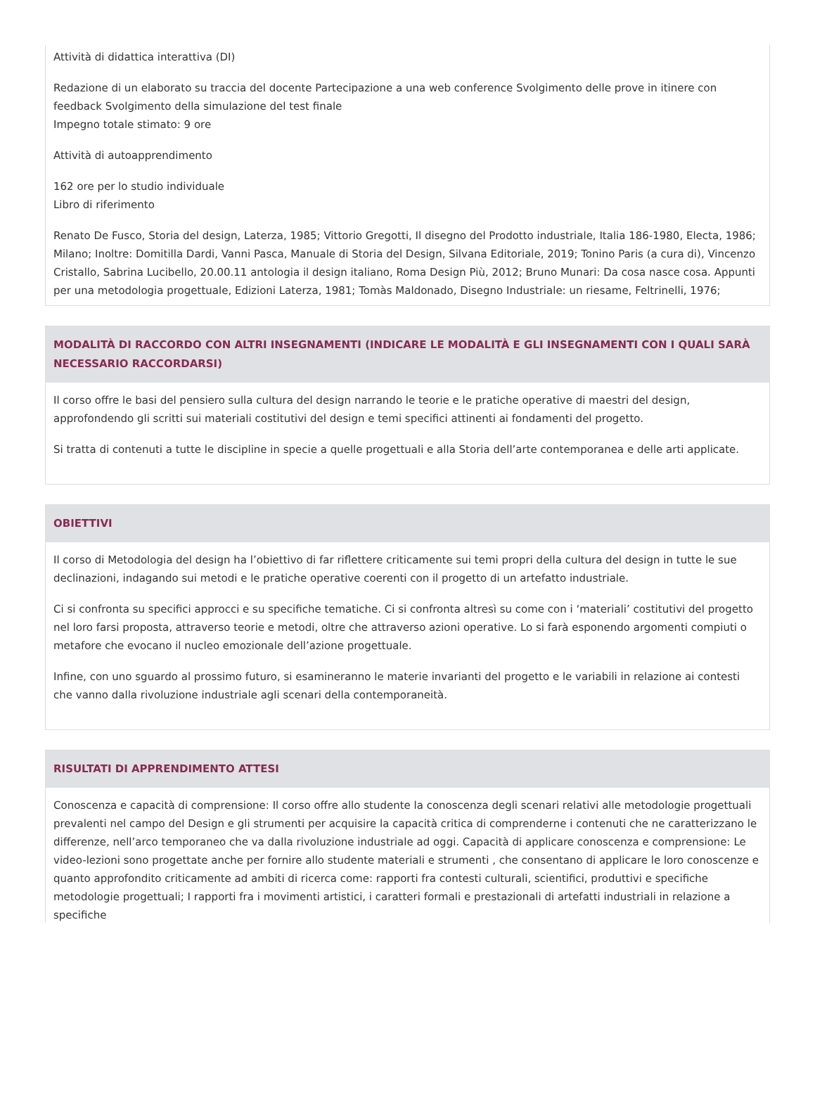Attività di didattica interattiva (DI)
Redazione di un elaborato su traccia del docente Partecipazione a una web conference Svolgimento delle prove in itinere con feedback Svolgimento della simulazione del test finale
Impegno totale stimato: 9 ore
Attività di autoapprendimento
162 ore per lo studio individuale
Libro di riferimento
Renato De Fusco, Storia del design, Laterza, 1985; Vittorio Gregotti, Il disegno del Prodotto industriale, Italia 186-1980, Electa, 1986; Milano; Inoltre: Domitilla Dardi, Vanni Pasca, Manuale di Storia del Design, Silvana Editoriale, 2019; Tonino Paris (a cura di), Vincenzo Cristallo, Sabrina Lucibello, 20.00.11 antologia il design italiano, Roma Design Più, 2012; Bruno Munari: Da cosa nasce cosa. Appunti per una metodologia progettuale, Edizioni Laterza, 1981; Tomàs Maldonado, Disegno Industriale: un riesame, Feltrinelli, 1976;
MODALITÀ DI RACCORDO CON ALTRI INSEGNAMENTI (INDICARE LE MODALITÀ E GLI INSEGNAMENTI CON I QUALI SARÀ NECESSARIO RACCORDARSI)
Il corso offre le basi del pensiero sulla cultura del design narrando le teorie e le pratiche operative di maestri del design, approfondendo gli scritti sui materiali costitutivi del design e temi specifici attinenti ai fondamenti del progetto.
Si tratta di contenuti a tutte le discipline in specie a quelle progettuali e alla Storia dell’arte contemporanea e delle arti applicate.
OBIETTIVI
Il corso di Metodologia del design ha l’obiettivo di far riflettere criticamente sui temi propri della cultura del design in tutte le sue declinazioni, indagando sui metodi e le pratiche operative coerenti con il progetto di un artefatto industriale.
Ci si confronta su specifici approcci e su specifiche tematiche. Ci si confronta altresì su come con i ‘materiali’ costitutivi del progetto nel loro farsi proposta, attraverso teorie e metodi, oltre che attraverso azioni operative. Lo si farà esponendo argomenti compiuti o metafore che evocano il nucleo emozionale dell’azione progettuale.
Infine, con uno sguardo al prossimo futuro, si esamineranno le materie invarianti del progetto e le variabili in relazione ai contesti che vanno dalla rivoluzione industriale agli scenari della contemporaneità.
RISULTATI DI APPRENDIMENTO ATTESI
Conoscenza e capacità di comprensione: Il corso offre allo studente la conoscenza degli scenari relativi alle metodologie progettuali prevalenti nel campo del Design e gli strumenti per acquisire la capacità critica di comprenderne i contenuti che ne caratterizzano le differenze, nell’arco temporaneo che va dalla rivoluzione industriale ad oggi. Capacità di applicare conoscenza e comprensione: Le video-lezioni sono progettate anche per fornire allo studente materiali e strumenti , che consentano di applicare le loro conoscenze e quanto approfondito criticamente ad ambiti di ricerca come: rapporti fra contesti culturali, scientifici, produttivi e specifiche metodologie progettuali; I rapporti fra i movimenti artistici, i caratteri formali e prestazionali di artefatti industriali in relazione a specifiche